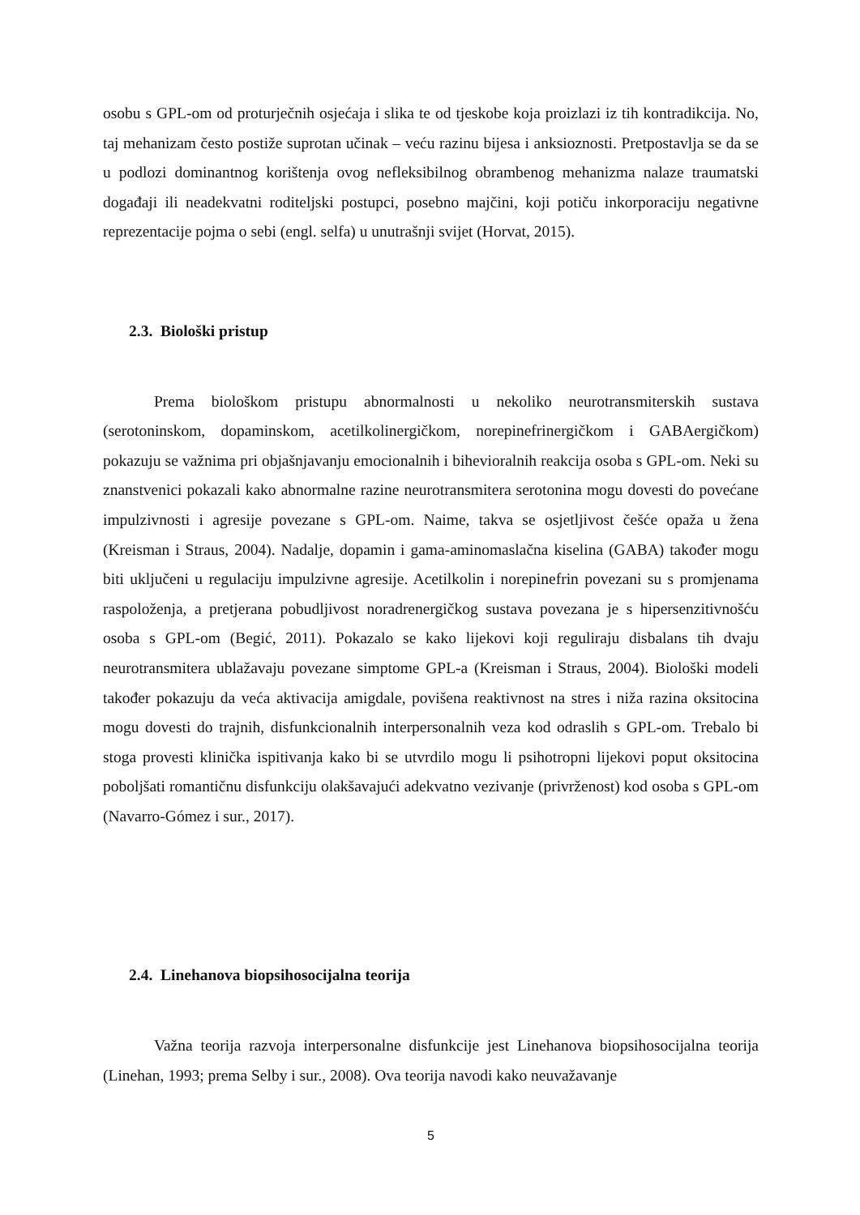osobu s GPL-om od proturječnih osjećaja i slika te od tjeskobe koja proizlazi iz tih kontradikcija. No, taj mehanizam često postiže suprotan učinak – veću razinu bijesa i anksioznosti. Pretpostavlja se da se u podlozi dominantnog korištenja ovog nefleksibilnog obrambenog mehanizma nalaze traumatski događaji ili neadekvatni roditeljski postupci, posebno majčini, koji potiču inkorporaciju negativne reprezentacije pojma o sebi (engl. selfa) u unutrašnji svijet (Horvat, 2015).
2.3. Biološki pristup
Prema biološkom pristupu abnormalnosti u nekoliko neurotransmiterskih sustava (serotoninskom, dopaminskom, acetilkolinergičkom, norepinefrinergičkom i GABAergičkom) pokazuju se važnima pri objašnjavanju emocionalnih i bihevioralnih reakcija osoba s GPL-om. Neki su znanstvenici pokazali kako abnormalne razine neurotransmitera serotonina mogu dovesti do povećane impulzivnosti i agresije povezane s GPL-om. Naime, takva se osjetljivost češće opaža u žena (Kreisman i Straus, 2004). Nadalje, dopamin i gama-aminomaslačna kiselina (GABA) također mogu biti uključeni u regulaciju impulzivne agresije. Acetilkolin i norepinefrin povezani su s promjenama raspoloženja, a pretjerana pobudljivost noradrenergičkog sustava povezana je s hipersenzitivnošću osoba s GPL-om (Begić, 2011). Pokazalo se kako lijekovi koji reguliraju disbalans tih dvaju neurotransmitera ublažavaju povezane simptome GPL-a (Kreisman i Straus, 2004). Biološki modeli također pokazuju da veća aktivacija amigdale, povišena reaktivnost na stres i niža razina oksitocina mogu dovesti do trajnih, disfunkcionalnih interpersonalnih veza kod odraslih s GPL-om. Trebalo bi stoga provesti klinička ispitivanja kako bi se utvrdilo mogu li psihotropni lijekovi poput oksitocina poboljšati romantičnu disfunkciju olakšavajući adekvatno vezivanje (privrženost) kod osoba s GPL-om (Navarro-Gómez i sur., 2017).
2.4. Linehanova biopsihosocijalna teorija
Važna teorija razvoja interpersonalne disfunkcije jest Linehanova biopsihosocijalna teorija (Linehan, 1993; prema Selby i sur., 2008). Ova teorija navodi kako neuvažavanje
5